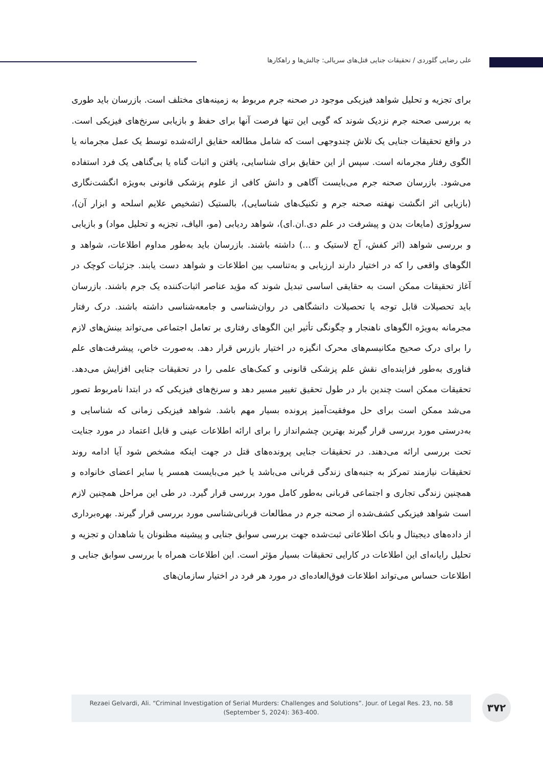علی رضایی گلوردی / تحقیقات جنایی قتل‌های سریالی: چالش‌ها و راهکارها
برای تجزیه و تحلیل شواهد فیزیکی موجود در صحنه جرم مربوط به زمینه‌های مختلف است. بازرسان باید طوری به بررسی صحنه جرم نزدیک شوند که گویی این تنها فرصت آنها برای حفظ و بازیابی سرنخ‌های فیزیکی است. در واقع تحقیقات جنایی یک تلاش چندوجهی است که شامل مطالعه حقایق ارائه‌شده توسط یک عمل مجرمانه یا الگوی رفتار مجرمانه است. سپس از این حقایق برای شناسایی، یافتن و اثبات گناه یا بی‌گناهی یک فرد استفاده می‌شود. بازرسان صحنه جرم می‌بایست آگاهی و دانش کافی از علوم پزشکی قانونی به‌ویژه انگشت‌نگاری (بازیابی اثر انگشت نهفته صحنه جرم و تکنیک‌های شناسایی)، بالستیک (تشخیص علایم اسلحه و ابزار آن)، سرولوژی (مایعات بدن و پیشرفت در علم دی.ان.ای)، شواهد ردیابی (مو، الیاف، تجزیه و تحلیل مواد) و بازیابی و بررسی شواهد (اثر کفش، آج لاستیک و ...) داشته باشند. بازرسان باید به‌طور مداوم اطلاعات، شواهد و الگوهای واقعی را که در اختیار دارند ارزیابی و به‌تناسب بین اطلاعات و شواهد دست یابند. جزئیات کوچک در آغاز تحقیقات ممکن است به حقایقی اساسی تبدیل شوند که مؤید عناصر اثبات‌کننده یک جرم باشند. بازرسان باید تحصیلات قابل توجه یا تحصیلات دانشگاهی در روان‌شناسی و جامعه‌شناسی داشته باشند. درک رفتار مجرمانه به‌ویژه الگوهای ناهنجار و چگونگی تأثیر این الگوهای رفتاری بر تعامل اجتماعی می‌تواند بینش‌های لازم را برای درک صحیح مکانیسم‌های محرک انگیزه در اختیار بازرس قرار دهد. به‌صورت خاص، پیشرفت‌های علم فناوری به‌طور فزاینده‌ای نقش علم پزشکی قانونی و کمک‌های علمی را در تحقیقات جنایی افزایش می‌دهد. تحقیقات ممکن است چندین بار در طول تحقیق تغییر مسیر دهد و سرنخ‌های فیزیکی که در ابتدا نامربوط تصور می‌شد ممکن است برای حل موفقیت‌آمیز پرونده بسیار مهم باشد. شواهد فیزیکی زمانی که شناسایی و به‌درستی مورد بررسی قرار گیرند بهترین چشم‌انداز را برای ارائه اطلاعات عینی و قابل اعتماد در مورد جنایت تحت بررسی ارائه می‌دهند. در تحقیقات جنایی پرونده‌های قتل در جهت اینکه مشخص شود آیا ادامه روند تحقیقات نیازمند تمرکز به جنبه‌های زندگی قربانی می‌باشد یا خیر می‌بایست همسر یا سایر اعضای خانواده و همچنین زندگی تجاری و اجتماعی قربانی به‌طور کامل مورد بررسی قرار گیرد. در طی این مراحل همچنین لازم است شواهد فیزیکی کشف‌شده از صحنه جرم در مطالعات قربانی‌شناسی مورد بررسی قرار گیرند. بهره‌برداری از داده‌های دیجیتال و بانک اطلاعاتی ثبت‌شده جهت بررسی سوابق جنایی و پیشینه مظنونان یا شاهدان و تجزیه و تحلیل رایانه‌ای این اطلاعات در کارایی تحقیقات بسیار مؤثر است. این اطلاعات همراه با بررسی سوابق جنایی و اطلاعات حساس می‌تواند اطلاعات فوق‌العاده‌ای در مورد هر فرد در اختیار سازمان‌های
Rezaei Gelvardi, Ali. “Criminal Investigation of Serial Murders: Challenges and Solutions”. Jour. of Legal Res. 23, no. 58
(September 5, 2024): 363-400.
۳۷۲